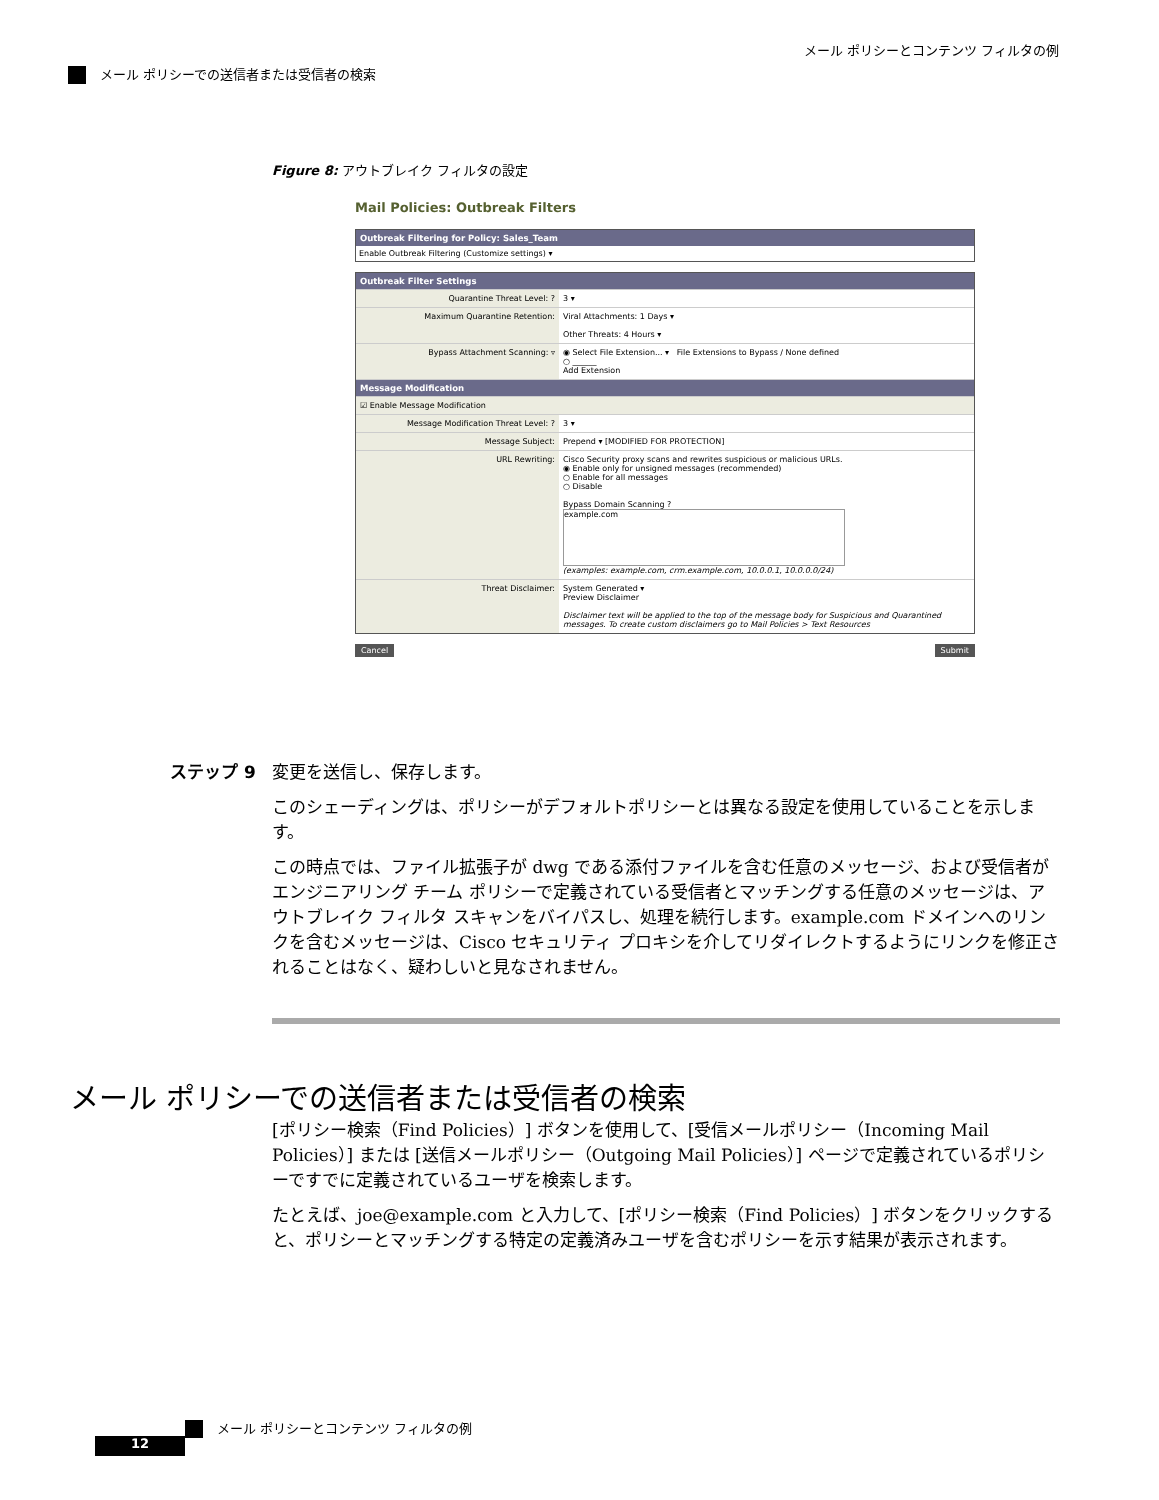メール ポリシーとコンテンツ フィルタの例
メール ポリシーでの送信者または受信者の検索
Figure 8: アウトブレイク フィルタの設定
Mail Policies: Outbreak Filters
Outbreak Filtering for Policy: Sales_Team
Enable Outbreak Filtering (Customize settings) ▾
Outbreak Filter Settings
| Quarantine Threat Level: ? | 3 ▾ |
| Maximum Quarantine Retention: | Viral Attachments: 1 Days ▾ Other Threats: 4 Hours ▾ |
| Bypass Attachment Scanning: ▿ | ◉ Select File Extension... ▾ File Extensions to Bypass / None defined ○ ______ Add Extension |
| Message Modification | |
| ☑ Enable Message Modification | |
| Message Modification Threat Level: ? | 3 ▾ |
| Message Subject: | Prepend ▾ [MODIFIED FOR PROTECTION] |
| URL Rewriting: | Cisco Security proxy scans and rewrites suspicious or malicious URLs. ◉ Enable only for unsigned messages (recommended) ○ Enable for all messages ○ Disable Bypass Domain Scanning ? example.com (examples: example.com, crm.example.com, 10.0.0.1, 10.0.0.0/24) |
| Threat Disclaimer: | System Generated ▾ Preview Disclaimer Disclaimer text will be applied to the top of the message body for Suspicious and Quarantined messages. To create custom disclaimers go to Mail Policies > Text Resources |
Cancel Submit
ステップ 9 変更を送信し、保存します。
このシェーディングは、ポリシーがデフォルトポリシーとは異なる設定を使用していることを示します。
この時点では、ファイル拡張子が dwg である添付ファイルを含む任意のメッセージ、および受信者がエンジニアリング チーム ポリシーで定義されている受信者とマッチングする任意のメッセージは、アウトブレイク フィルタ スキャンをバイパスし、処理を続行します。example.com ドメインへのリンクを含むメッセージは、Cisco セキュリティ プロキシを介してリダイレクトするようにリンクを修正されることはなく、疑わしいと見なされません。
メール ポリシーでの送信者または受信者の検索
[ポリシー検索（Find Policies）] ボタンを使用して、[受信メールポリシー（Incoming Mail Policies）] または [送信メールポリシー（Outgoing Mail Policies）] ページで定義されているポリシーですでに定義されているユーザを検索します。
たとえば、joe@example.com と入力して、[ポリシー検索（Find Policies）] ボタンをクリックすると、ポリシーとマッチングする特定の定義済みユーザを含むポリシーを示す結果が表示されます。
メール ポリシーとコンテンツ フィルタの例
12